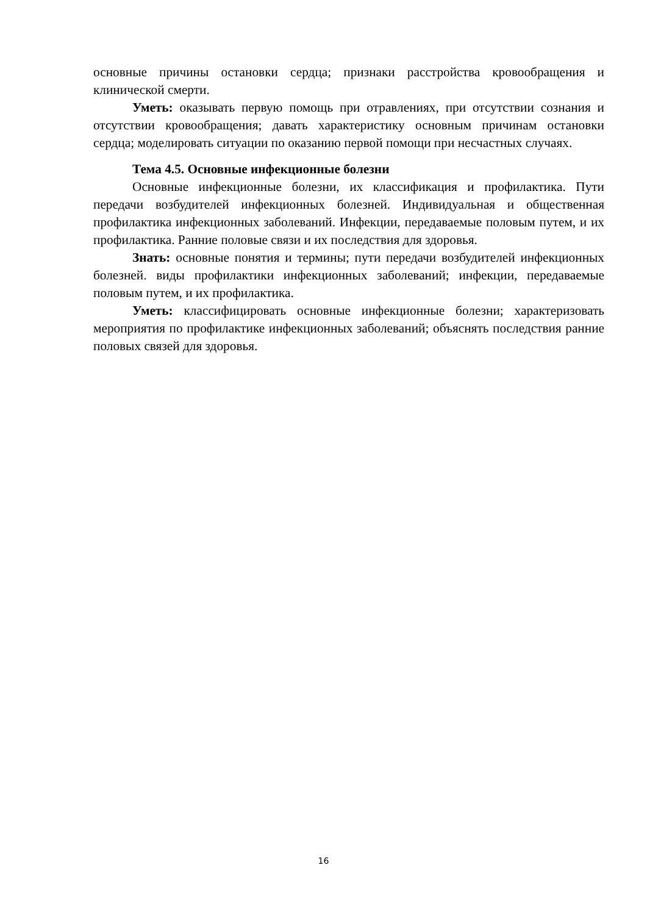основные причины остановки сердца; признаки расстройства кровообращения и клинической смерти.
Уметь: оказывать первую помощь при отравлениях, при отсутствии сознания и отсутствии кровообращения; давать характеристику основным причинам остановки сердца; моделировать ситуации по оказанию первой помощи при несчастных случаях.
Тема 4.5. Основные инфекционные болезни
Основные инфекционные болезни, их классификация и профилактика. Пути передачи возбудителей инфекционных болезней. Индивидуальная и общественная профилактика инфекционных заболеваний. Инфекции, передаваемые половым путем, и их профилактика. Ранние половые связи и их последствия для здоровья.
Знать: основные понятия и термины; пути передачи возбудителей инфекционных болезней. виды профилактики инфекционных заболеваний; инфекции, передаваемые половым путем, и их профилактика.
Уметь: классифицировать основные инфекционные болезни; характеризовать мероприятия по профилактике инфекционных заболеваний; объяснять последствия ранние половых связей для здоровья.
16